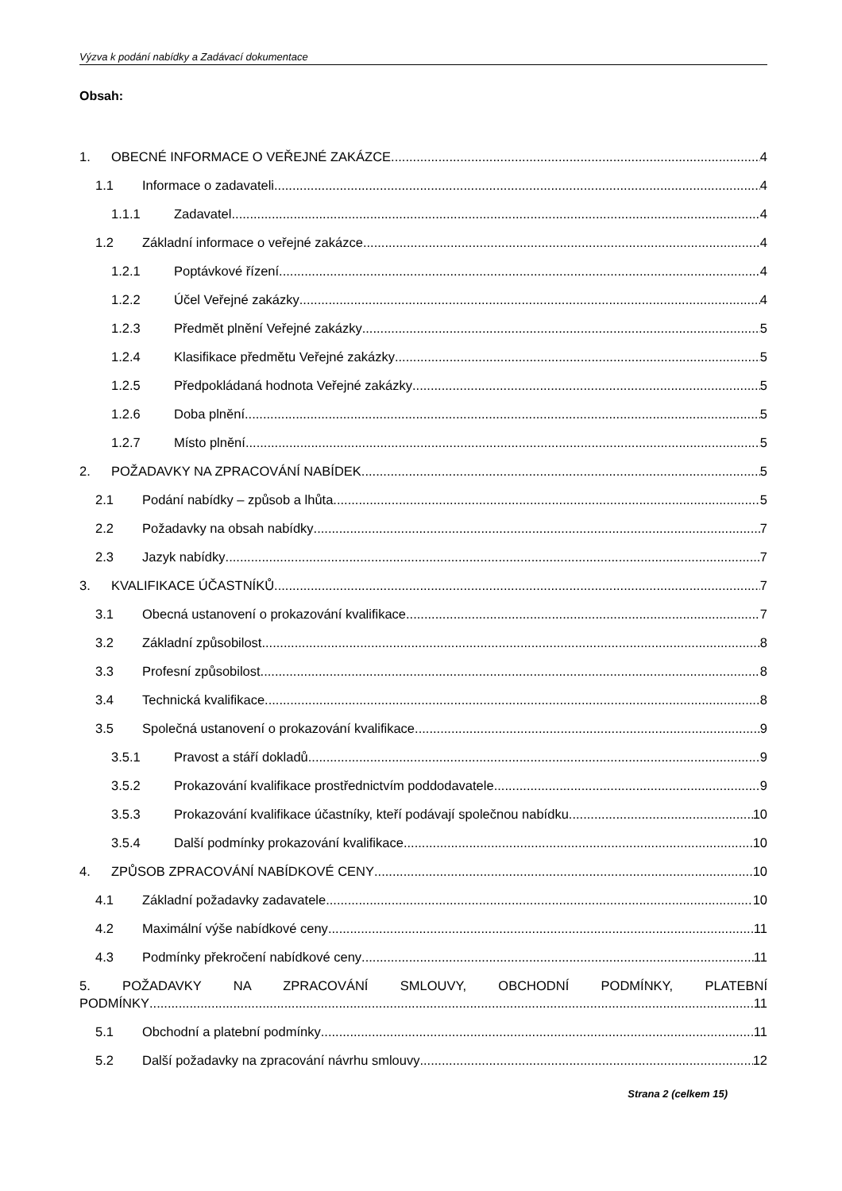Výzva k podání nabídky a Zadávací dokumentace
Obsah:
1. OBECNÉ INFORMACE O VEŘEJNÉ ZAKÁZCE 4
1.1 Informace o zadavateli 4
1.1.1 Zadavatel 4
1.2 Základní informace o veřejné zakázce 4
1.2.1 Poptávkové řízení 4
1.2.2 Účel Veřejné zakázky 4
1.2.3 Předmět plnění Veřejné zakázky 5
1.2.4 Klasifikace předmětu Veřejné zakázky 5
1.2.5 Předpokládaná hodnota Veřejné zakázky 5
1.2.6 Doba plnění 5
1.2.7 Místo plnění 5
2. POŽADAVKY NA ZPRACOVÁNÍ NABÍDEK 5
2.1 Podání nabídky – způsob a lhůta 5
2.2 Požadavky na obsah nabídky 7
2.3 Jazyk nabídky 7
3. KVALIFIKACE ÚČASTNÍKŮ 7
3.1 Obecná ustanovení o prokazování kvalifikace 7
3.2 Základní způsobilost 8
3.3 Profesní způsobilost 8
3.4 Technická kvalifikace 8
3.5 Společná ustanovení o prokazování kvalifikace 9
3.5.1 Pravost a stáří dokladů 9
3.5.2 Prokazování kvalifikace prostřednictvím poddodavatele 9
3.5.3 Prokazování kvalifikace účastníky, kteří podávají společnou nabídku 10
3.5.4 Další podmínky prokazování kvalifikace 10
4. ZPŮSOB ZPRACOVÁNÍ NABÍDKOVÉ CENY 10
4.1 Základní požadavky zadavatele 10
4.2 Maximální výše nabídkové ceny 11
4.3 Podmínky překročení nabídkové ceny 11
5. POŽADAVKY NA ZPRACOVÁNÍ SMLOUVY, OBCHODNÍ PODMÍNKY, PLATEBNÍ
PODMÍNKY 11
5.1 Obchodní a platební podmínky 11
5.2 Další požadavky na zpracování návrhu smlouvy 12
Strana 2 (celkem 15)